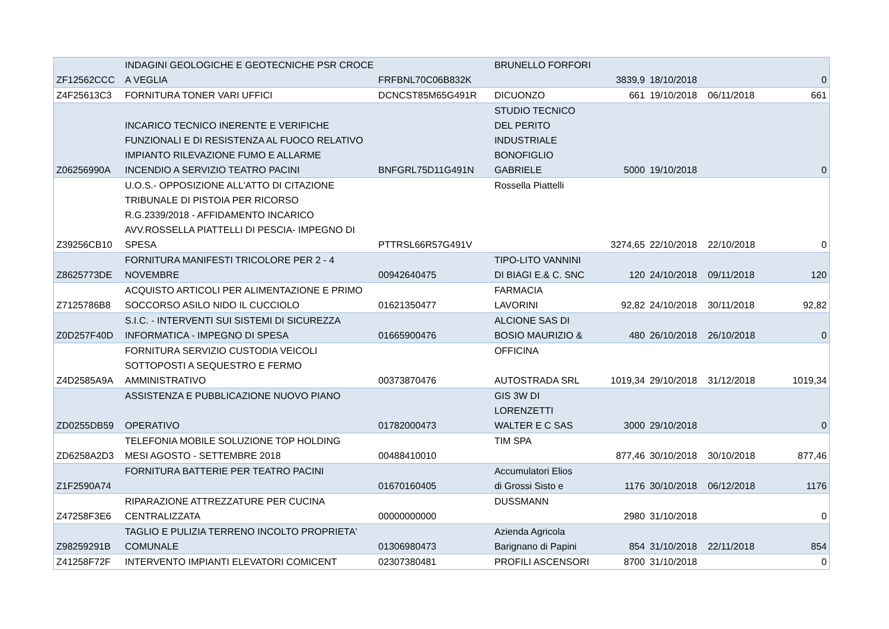| ZF12562CCC | INDAGINI GEOLOGICHE E GEOTECNICHE PSR CROCE A VEGLIA | FRFBNL70C06B832K | BRUNELLO FORFORI | 3839,9 | 18/10/2018 | | 0 |
| Z4F25613C3 | FORNITURA TONER VARI UFFICI | DCNCST85M65G491R | DICUONZO | 661 | 19/10/2018 | 06/11/2018 | 661 |
| Z06256990A | INCARICO TECNICO INERENTE E VERIFICHE FUNZIONALI E DI RESISTENZA AL FUOCO RELATIVO IMPIANTO RILEVAZIONE FUMO E ALLARME INCENDIO A SERVIZIO TEATRO PACINI | BNFGRL75D11G491N | STUDIO TECNICO DEL PERITO INDUSTRIALE BONOFIGLIO GABRIELE | 5000 | 19/10/2018 | | 0 |
| Z39256CB10 | U.O.S.- OPPOSIZIONE ALL'ATTO DI CITAZIONE TRIBUNALE DI PISTOIA PER RICORSO R.G.2339/2018 - AFFIDAMENTO INCARICO AVV.ROSSELLA PIATTELLI DI PESCIA- IMPEGNO DI SPESA | PTTRSL66R57G491V | Rossella Piattelli | 3274,65 | 22/10/2018 | 22/10/2018 | 0 |
| Z8625773DE | FORNITURA MANIFESTI TRICOLORE PER 2 - 4 NOVEMBRE | 00942640475 | TIPO-LITO VANNINI DI BIAGI E.& C. SNC | 120 | 24/10/2018 | 09/11/2018 | 120 |
| Z7125786B8 | ACQUISTO ARTICOLI PER ALIMENTAZIONE E PRIMO SOCCORSO ASILO NIDO IL CUCCIOLO | 01621350477 | FARMACIA LAVORINI | 92,82 | 24/10/2018 | 30/11/2018 | 92,82 |
| Z0D257F40D | S.I.C. - INTERVENTI SUI SISTEMI DI SICUREZZA INFORMATICA - IMPEGNO DI SPESA | 01665900476 | ALCIONE SAS DI BOSIO MAURIZIO & | 480 | 26/10/2018 | 26/10/2018 | 0 |
| Z4D2585A9A | FORNITURA SERVIZIO CUSTODIA VEICOLI SOTTOPOSTI A SEQUESTRO E FERMO AMMINISTRATIVO | 00373870476 | OFFICINA AUTOSTRADA SRL | 1019,34 | 29/10/2018 | 31/12/2018 | 1019,34 |
| ZD0255DB59 | ASSISTENZA E PUBBLICAZIONE NUOVO PIANO OPERATIVO | 01782000473 | GIS 3W DI LORENZETTI WALTER E C SAS | 3000 | 29/10/2018 | | 0 |
| ZD6258A2D3 | TELEFONIA MOBILE SOLUZIONE TOP HOLDING MESI AGOSTO - SETTEMBRE 2018 | 00488410010 | TIM SPA | 877,46 | 30/10/2018 | 30/10/2018 | 877,46 |
| Z1F2590A74 | FORNITURA BATTERIE PER TEATRO PACINI | 01670160405 | Accumulatori Elios di Grossi Sisto e | 1176 | 30/10/2018 | 06/12/2018 | 1176 |
| Z47258F3E6 | RIPARAZIONE ATTREZZATURE PER CUCINA CENTRALIZZATA | 00000000000 | DUSSMANN | 2980 | 31/10/2018 | | 0 |
| Z98259291B | TAGLIO E PULIZIA TERRENO INCOLTO PROPRIETA' COMUNALE | 01306980473 | Azienda Agricola Barignano di Papini | 854 | 31/10/2018 | 22/11/2018 | 854 |
| Z41258F72F | INTERVENTO IMPIANTI ELEVATORI COMICENT | 02307380481 | PROFILI ASCENSORI | 8700 | 31/10/2018 | | 0 |